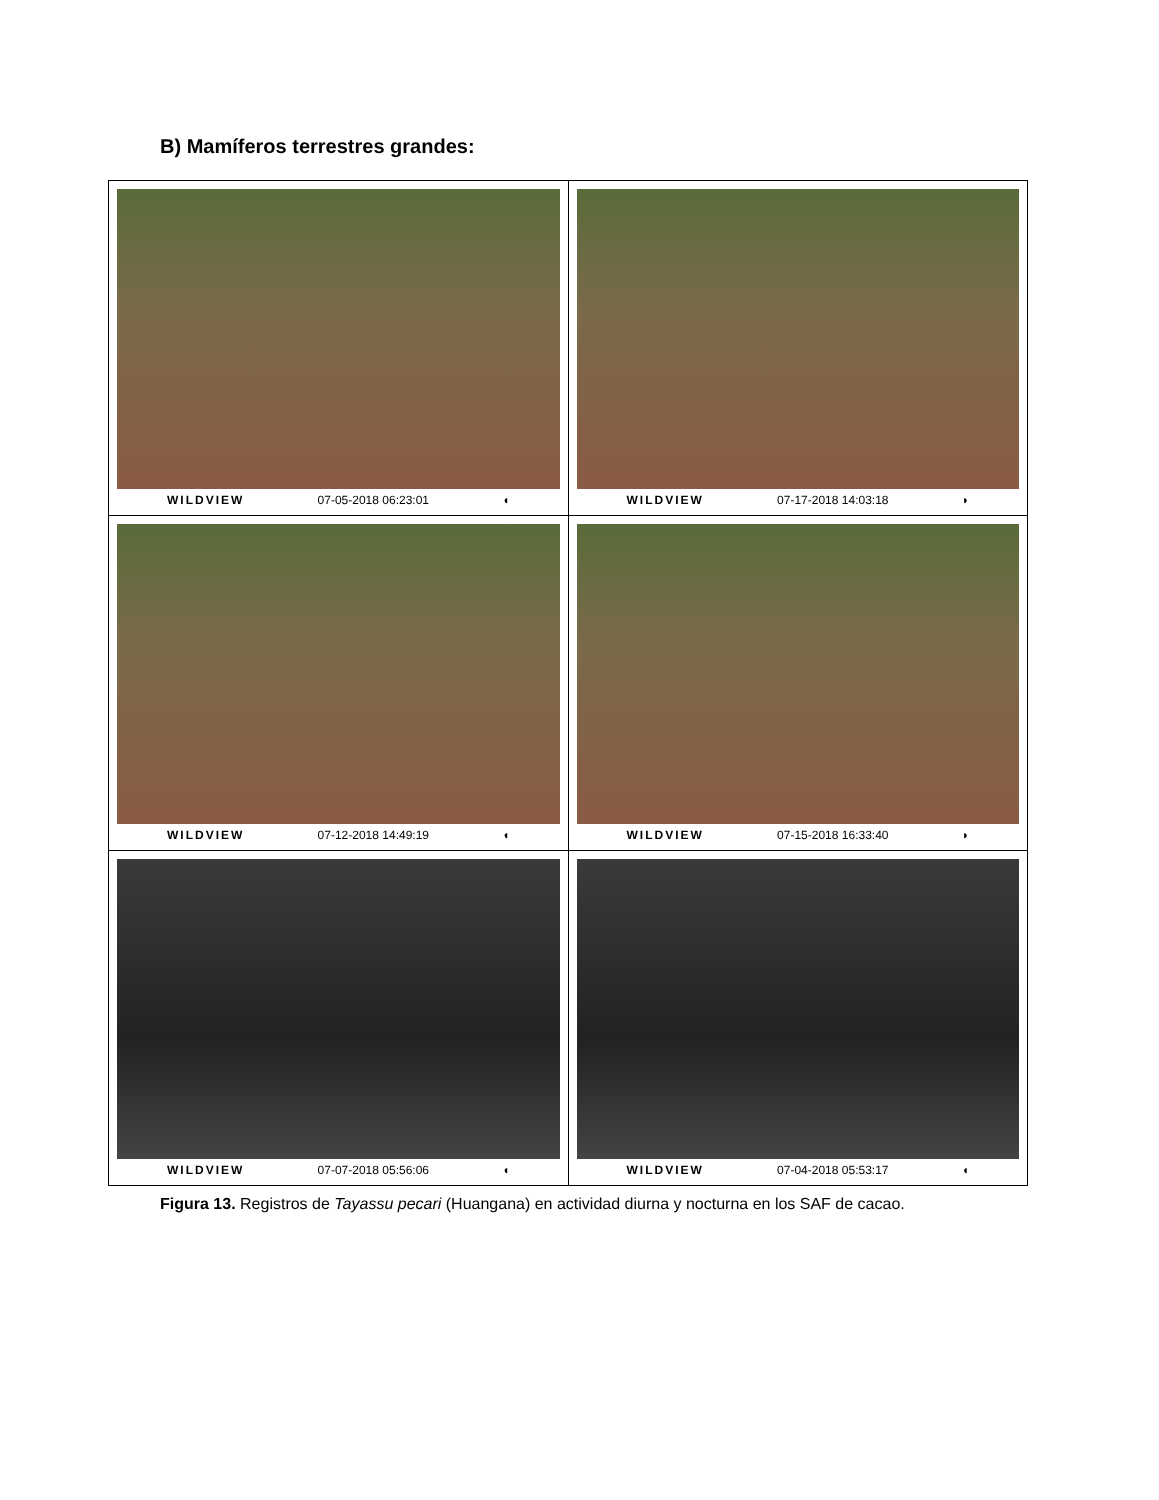B) Mamíferos terrestres grandes:
| WILDVIEW 07-05-2018 06:23:01 ◖ | WILDVIEW 07-17-2018 14:03:18 ◗ |
| WILDVIEW 07-12-2018 14:49:19 ◖ | WILDVIEW 07-15-2018 16:33:40 ◗ |
| WILDVIEW 07-07-2018 05:56:06 ◖ | WILDVIEW 07-04-2018 05:53:17 ◖ |
Figura 13. Registros de Tayassu pecari (Huangana) en actividad diurna y nocturna en los SAF de cacao.